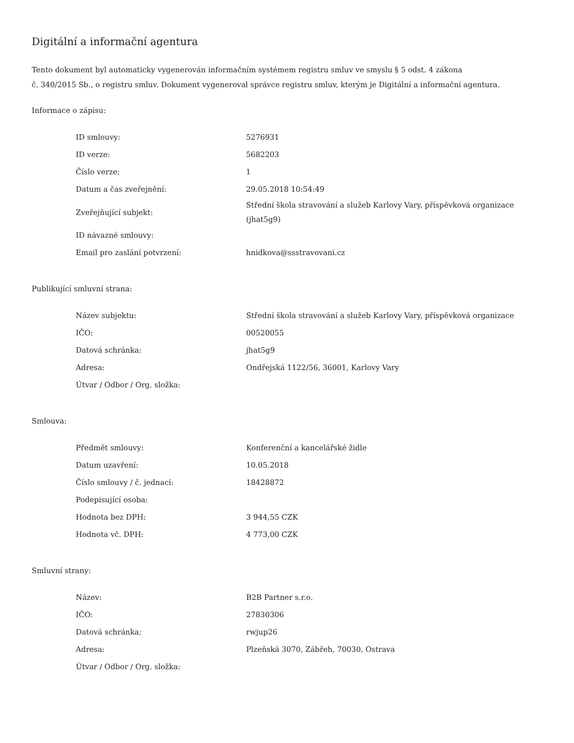Digitální a informační agentura
Tento dokument byl automaticky vygenerován informačním systémem registru smluv ve smyslu § 5 odst. 4 zákona
č. 340/2015 Sb., o registru smluv. Dokument vygeneroval správce registru smluv, kterým je Digitální a informační agentura.
Informace o zápisu:
| ID smlouvy: | 5276931 |
| ID verze: | 5682203 |
| Číslo verze: | 1 |
| Datum a čas zveřejnění: | 29.05.2018 10:54:49 |
| Zveřejňující subjekt: | Střední škola stravování a služeb Karlovy Vary, příspěvková organizace (jhat5g9) |
| ID návazné smlouvy: | |
| Email pro zaslání potvrzení: | hnidkova@ssstravovani.cz |
Publikující smluvní strana:
| Název subjektu: | Střední škola stravování a služeb Karlovy Vary, příspěvková organizace |
| IČO: | 00520055 |
| Datová schránka: | jhat5g9 |
| Adresa: | Ondřejská 1122/56, 36001, Karlovy Vary |
| Útvar / Odbor / Org. složka: | |
Smlouva:
| Předmět smlouvy: | Konferenční a kancelářské židle |
| Datum uzavření: | 10.05.2018 |
| Číslo smlouvy / č. jednací: | 18428872 |
| Podepisující osoba: | |
| Hodnota bez DPH: | 3 944,55 CZK |
| Hodnota vč. DPH: | 4 773,00 CZK |
Smluvní strany:
| Název: | B2B Partner s.r.o. |
| IČO: | 27830306 |
| Datová schránka: | rwjup26 |
| Adresa: | Plzeňská 3070, Zábřeh, 70030, Ostrava |
| Útvar / Odbor / Org. složka: | |